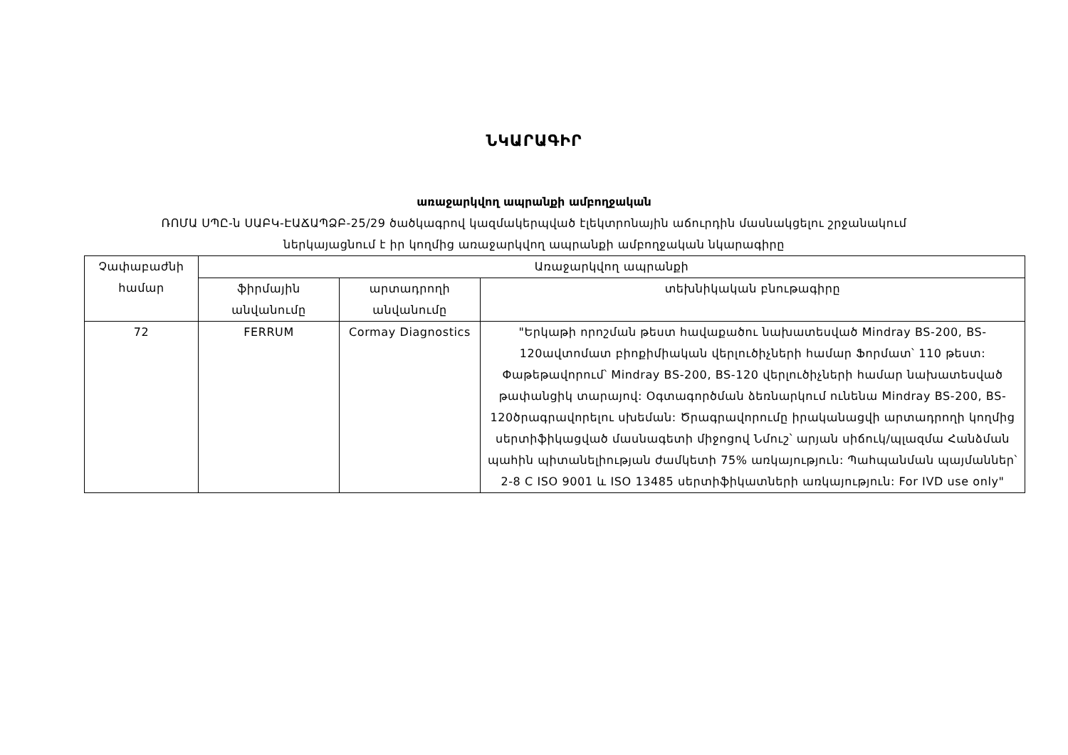ՆԿԱՐԱԳԻՐ
առաջարկվող ապրանքի ամբողջական
ՌՈՄԱ ՍՊԸ-ն ՍԱԲԿ-ԷԱՃԱՊՁԲ-25/29 ծածկագրով կազմակերպված էլեկտրոնային աճուրդին մասնակցելու շրջանակում
ներկայացնում է իր կողմից առաջարկվող ապրանքի ամբողջական նկարագիրը
| Չափաբաժնի համար | Առաջարկվող ապրանքի | | |
| --- | --- | --- | --- |
| | ֆիրմային անվանումը | արտադրողի անվանումը | տեխնիկական բնութագիրը |
| 72 | FERRUM | Cormay Diagnostics | "Երկաթի որոշման թեստ հավաքածու նախատեսված Mindray BS-200, BS-120ավտոմատ բիոքիմիական վերլուծիչների համար Ֆորմատ՝ 110 թեստ: Փաթեթավորում՝ Mindray BS-200, BS-120 վերլուծիչների համար նախատեսված թափանցիկ տարայով: Օգտագործման ձեռնարկում ունենա Mindray BS-200, BS-120ծրագրավորելու սխեման: Ծրագրավորումը իրականացվի արտադրողի կողմից սերտիֆիկացված մասնագետի միջոցով Նմուշ՝ արյան սիճուկ/պլազմա Հանձման պահին պիտանելիության ժամկետի 75% առկայություն: Պահպանման պայմաններ՝ 2-8 C ISO 9001 և ISO 13485 սերտիֆիկատների առկայություն: For IVD use only" |